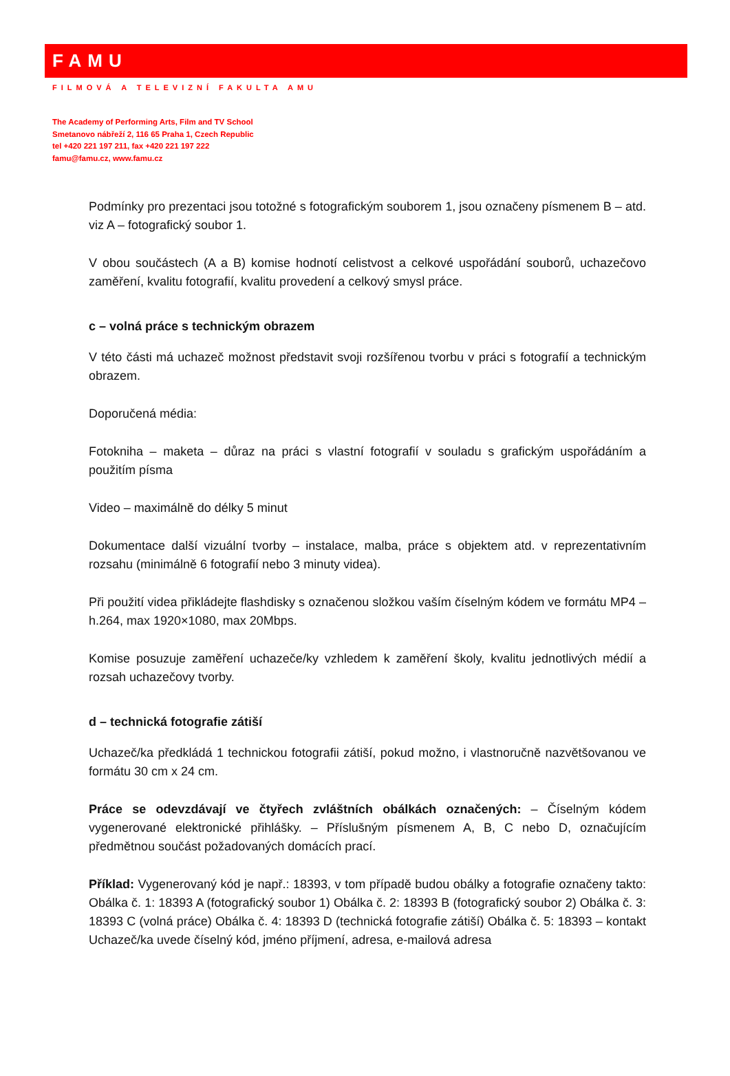FAMU
FILMOVÁ A TELEVIZNÍ FAKULTA AMU
The Academy of Performing Arts, Film and TV School
Smetanovo nábřeží 2, 116 65 Praha 1, Czech Republic
tel +420 221 197 211, fax +420 221 197 222
famu@famu.cz, www.famu.cz
Podmínky pro prezentaci jsou totožné s fotografickým souborem 1, jsou označeny písmenem B – atd. viz A – fotografický soubor 1.
V obou součástech (A a B) komise hodnotí celistvost a celkové uspořádání souborů, uchazečovo zaměření, kvalitu fotografií, kvalitu provedení a celkový smysl práce.
c – volná práce s technickým obrazem
V této části má uchazeč možnost představit svoji rozšířenou tvorbu v práci s fotografií a technickým obrazem.
Doporučená média:
Fotokniha – maketa – důraz na práci s vlastní fotografií v souladu s grafickým uspořádáním a použitím písma
Video – maximálně do délky 5 minut
Dokumentace další vizuální tvorby – instalace, malba, práce s objektem atd. v reprezentativním rozsahu (minimálně 6 fotografií nebo 3 minuty videa).
Při použití videa přikládejte flashdisky s označenou složkou vaším číselným kódem ve formátu MP4 – h.264, max 1920×1080, max 20Mbps.
Komise posuzuje zaměření uchazeče/ky vzhledem k zaměření školy, kvalitu jednotlivých médií a rozsah uchazečovy tvorby.
d – technická fotografie zátiší
Uchazeč/ka předkládá 1 technickou fotografii zátiší, pokud možno, i vlastnoručně nazvětšovanou ve formátu 30 cm x 24 cm.
Práce se odevzdávají ve čtyřech zvláštních obálkách označených: – Číselným kódem vygenerované elektronické přihlášky. – Příslušným písmenem A, B, C nebo D, označujícím předmětnou součást požadovaných domácích prací.
Příklad: Vygenerovaný kód je např.: 18393, v tom případě budou obálky a fotografie označeny takto: Obálka č. 1: 18393 A (fotografický soubor 1) Obálka č. 2: 18393 B (fotografický soubor 2) Obálka č. 3: 18393 C (volná práce) Obálka č. 4: 18393 D (technická fotografie zátiší) Obálka č. 5: 18393 – kontakt Uchazeč/ka uvede číselný kód, jméno příjmení, adresa, e-mailová adresa